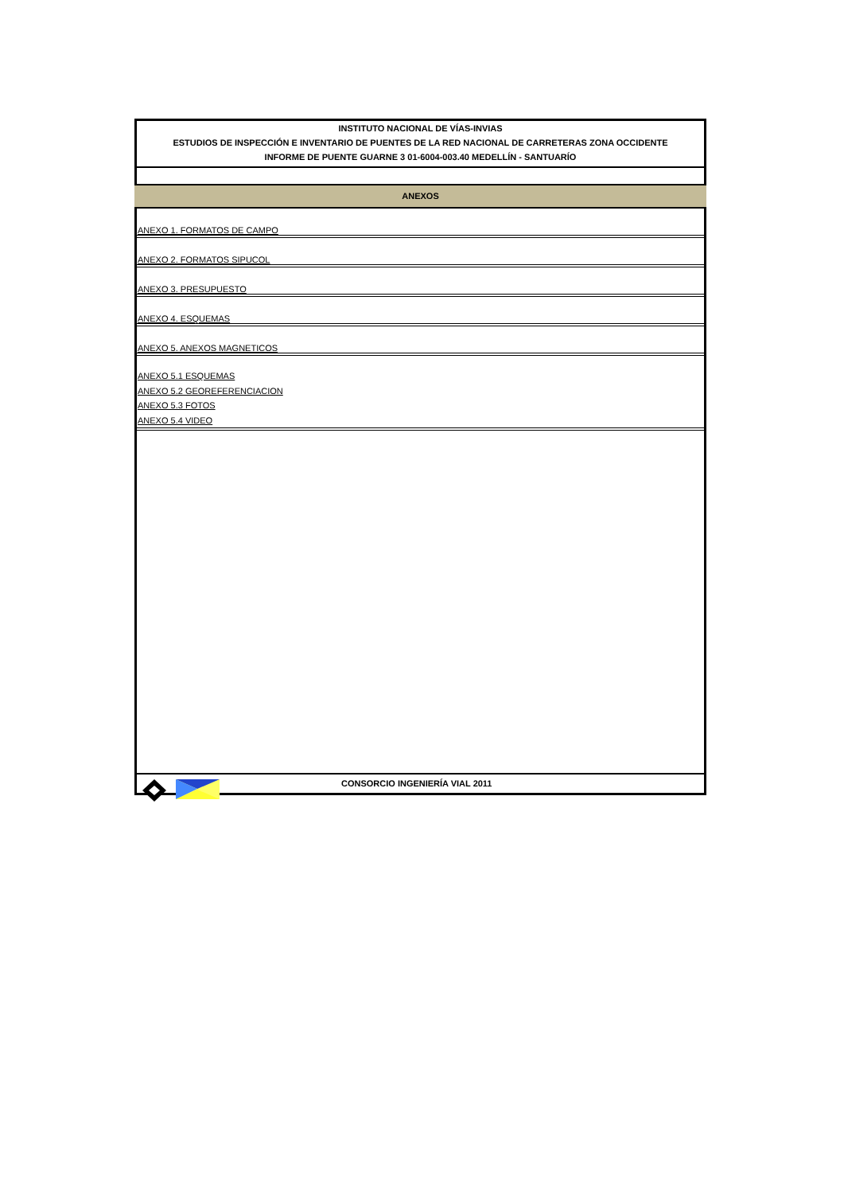INSTITUTO NACIONAL DE VÍAS-INVIAS
ESTUDIOS DE INSPECCIÓN E INVENTARIO DE PUENTES DE LA RED NACIONAL DE CARRETERAS ZONA OCCIDENTE
INFORME DE PUENTE GUARNE 3 01-6004-003.40 MEDELLÍN - SANTUARÍO
ANEXOS
ANEXO 1. FORMATOS DE CAMPO
ANEXO 2. FORMATOS SIPUCOL
ANEXO 3. PRESUPUESTO
ANEXO 4. ESQUEMAS
ANEXO 5. ANEXOS MAGNETICOS
ANEXO 5.1 ESQUEMAS
ANEXO 5.2 GEOREFERENCIACION
ANEXO 5.3 FOTOS
ANEXO 5.4 VIDEO
CONSORCIO INGENIERÍA VIAL 2011